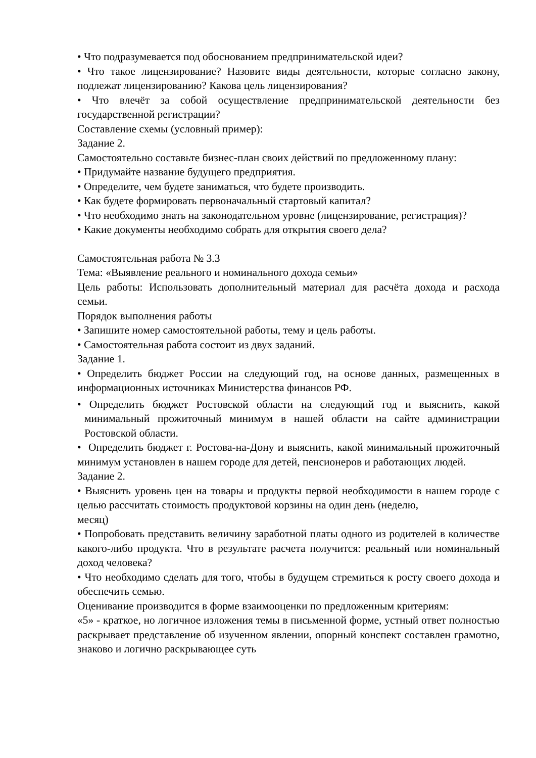• Что подразумевается под обоснованием предпринимательской идеи?
• Что такое лицензирование? Назовите виды деятельности, которые согласно закону, подлежат лицензированию? Какова цель лицензирования?
• Что влечёт за собой осуществление предпринимательской деятельности без государственной регистрации?
Составление схемы (условный пример):
Задание 2.
Самостоятельно составьте бизнес-план своих действий по предложенному плану:
• Придумайте название будущего предприятия.
• Определите, чем будете заниматься, что будете производить.
• Как будете формировать первоначальный стартовый капитал?
• Что необходимо знать на законодательном уровне (лицензирование, регистрация)?
• Какие документы необходимо собрать для открытия своего дела?
Самостоятельная работа № 3.3
Тема: «Выявление реального и номинального дохода семьи»
Цель работы: Использовать дополнительный материал для расчёта дохода и расхода семьи.
Порядок выполнения работы
• Запишите номер самостоятельной работы, тему и цель работы.
• Самостоятельная работа состоит из двух заданий.
Задание 1.
• Определить бюджет России на следующий год, на основе данных, размещенных в информационных источниках Министерства финансов РФ.
• Определить бюджет Ростовской области на следующий год и выяснить, какой минимальный прожиточный минимум в нашей области на сайте администрации Ростовской области.
• Определить бюджет г. Ростова-на-Дону и выяснить, какой минимальный прожиточный минимум установлен в нашем городе для детей, пенсионеров и работающих людей.
Задание 2.
• Выяснить уровень цен на товары и продукты первой необходимости в нашем городе с целью рассчитать стоимость продуктовой корзины на один день (неделю,
месяц)
• Попробовать представить величину заработной платы одного из родителей в количестве какого-либо продукта. Что в результате расчета получится: реальный или номинальный доход человека?
• Что необходимо сделать для того, чтобы в будущем стремиться к росту своего дохода и обеспечить семью.
Оценивание производится в форме взаимооценки по предложенным критериям:
«5» - краткое, но логичное изложения темы в письменной форме, устный ответ полностью раскрывает представление об изученном явлении, опорный конспект составлен грамотно, знаково и логично раскрывающее суть